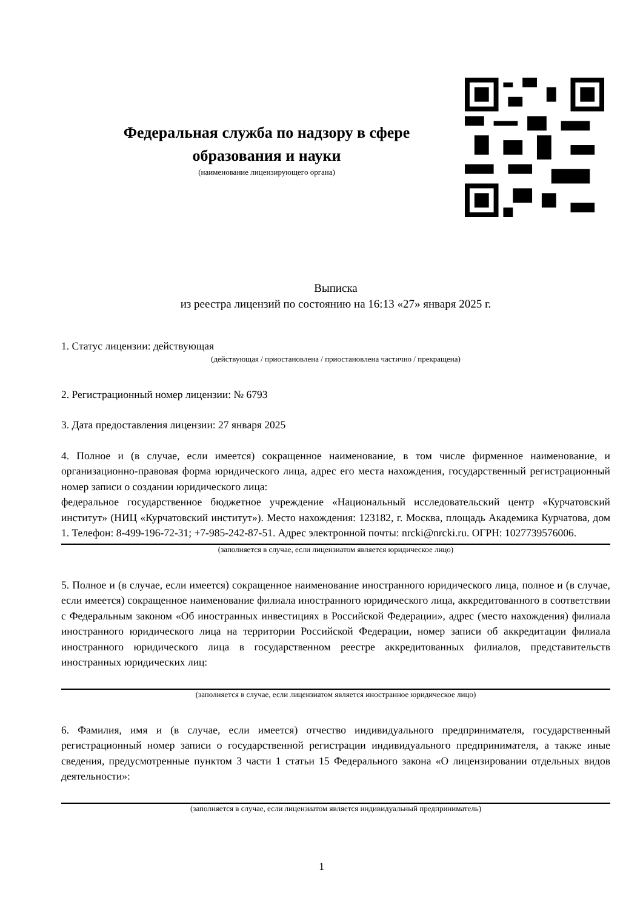Федеральная служба по надзору в сфере образования и науки
(наименование лицензирующего органа)
Выписка
из реестра лицензий по состоянию на 16:13 «27» января 2025 г.
1. Статус лицензии: действующая
(действующая / приостановлена / приостановлена частично / прекращена)
2. Регистрационный номер лицензии: № 6793
3. Дата предоставления лицензии: 27 января 2025
4. Полное и (в случае, если имеется) сокращенное наименование, в том числе фирменное наименование, и организационно-правовая форма юридического лица, адрес его места нахождения, государственный регистрационный номер записи о создании юридического лица:
федеральное государственное бюджетное учреждение «Национальный исследовательский центр «Курчатовский институт» (НИЦ «Курчатовский институт»). Место нахождения: 123182, г. Москва, площадь Академика Курчатова, дом 1. Телефон: 8-499-196-72-31; +7-985-242-87-51. Адрес электронной почты: nrcki@nrcki.ru. ОГРН: 1027739576006.
(заполняется в случае, если лицензиатом является юридическое лицо)
5. Полное и (в случае, если имеется) сокращенное наименование иностранного юридического лица, полное и (в случае, если имеется) сокращенное наименование филиала иностранного юридического лица, аккредитованного в соответствии с Федеральным законом «Об иностранных инвестициях в Российской Федерации», адрес (место нахождения) филиала иностранного юридического лица на территории Российской Федерации, номер записи об аккредитации филиала иностранного юридического лица в государственном реестре аккредитованных филиалов, представительств иностранных юридических лиц:
(заполняется в случае, если лицензиатом является иностранное юридическое лицо)
6. Фамилия, имя и (в случае, если имеется) отчество индивидуального предпринимателя, государственный регистрационный номер записи о государственной регистрации индивидуального предпринимателя, а также иные сведения, предусмотренные пунктом 3 части 1 статьи 15 Федерального закона «О лицензировании отдельных видов деятельности»:
(заполняется в случае, если лицензиатом является индивидуальный предприниматель)
1